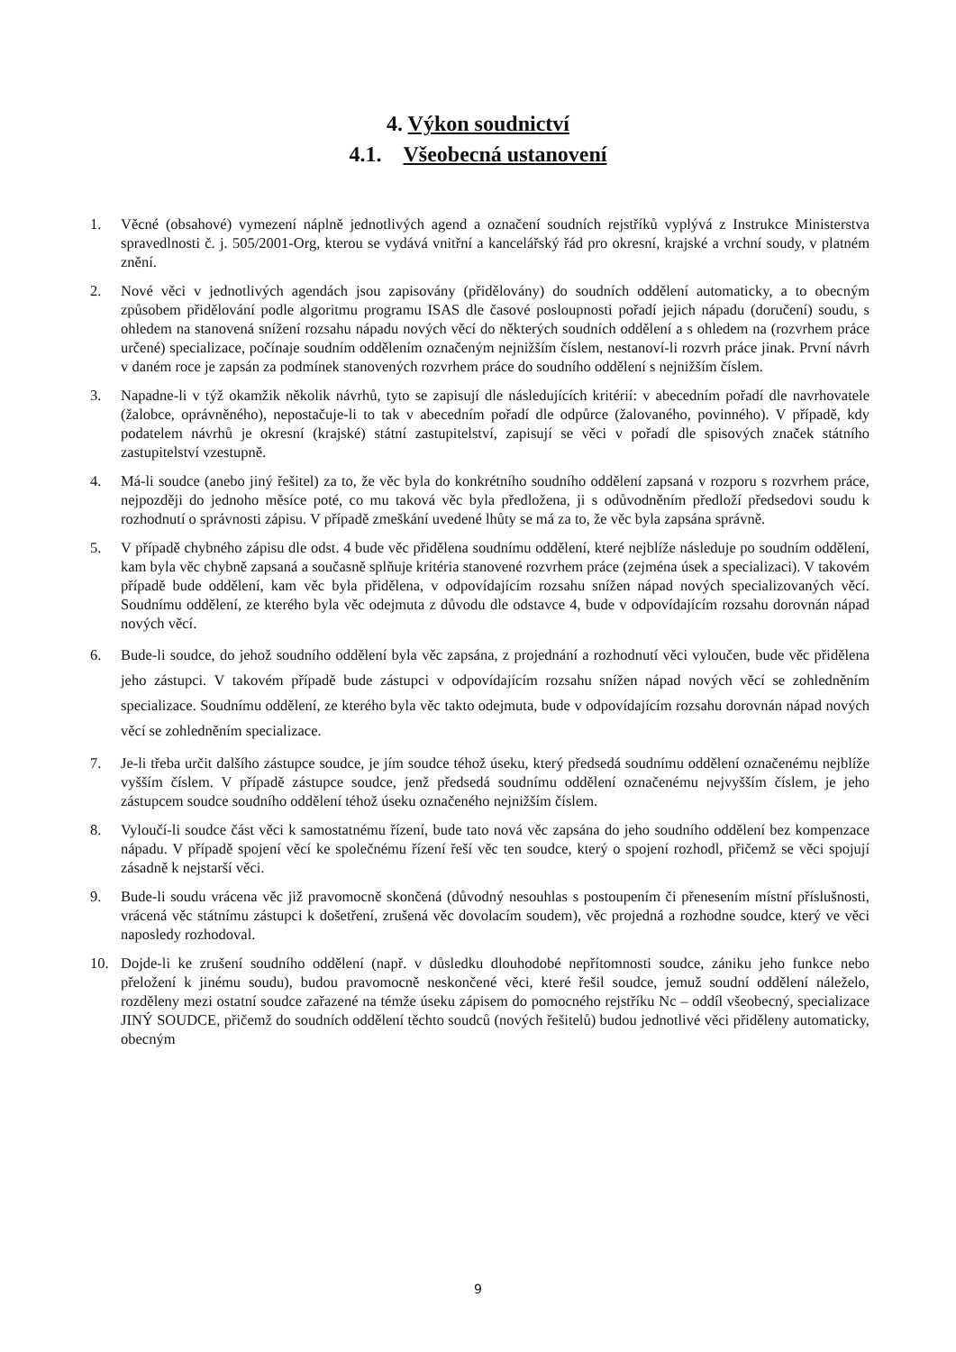4. Výkon soudnictví
4.1. Všeobecná ustanovení
1. Věcné (obsahové) vymezení náplně jednotlivých agend a označení soudních rejstříků vyplývá z Instrukce Ministerstva spravedlnosti č. j. 505/2001-Org, kterou se vydává vnitřní a kancelářský řád pro okresní, krajské a vrchní soudy, v platném znění.
2. Nové věci v jednotlivých agendách jsou zapisovány (přidělovány) do soudních oddělení automaticky, a to obecným způsobem přidělování podle algoritmu programu ISAS dle časové posloupnosti pořadí jejich nápadu (doručení) soudu, s ohledem na stanovená snížení rozsahu nápadu nových věcí do některých soudních oddělení a s ohledem na (rozvrhem práce určené) specializace, počínaje soudním oddělením označeným nejnižším číslem, nestanoví-li rozvrh práce jinak. První návrh v daném roce je zapsán za podmínek stanovených rozvrhem práce do soudního oddělení s nejnižším číslem.
3. Napadne-li v týž okamžik několik návrhů, tyto se zapisují dle následujících kritérií: v abecedním pořadí dle navrhovatele (žalobce, oprávněného), nepostačuje-li to tak v abecedním pořadí dle odpůrce (žalovaného, povinného). V případě, kdy podatelem návrhů je okresní (krajské) státní zastupitelství, zapisují se věci v pořadí dle spisových značek státního zastupitelství vzestupně.
4. Má-li soudce (anebo jiný řešitel) za to, že věc byla do konkrétního soudního oddělení zapsaná v rozporu s rozvrhem práce, nejpozději do jednoho měsíce poté, co mu taková věc byla předložena, ji s odůvodněním předloží předsedovi soudu k rozhodnutí o správnosti zápisu. V případě zmeškání uvedené lhůty se má za to, že věc byla zapsána správně.
5. V případě chybného zápisu dle odst. 4 bude věc přidělena soudnímu oddělení, které nejblíže následuje po soudním oddělení, kam byla věc chybně zapsaná a současně splňuje kritéria stanovené rozvrhem práce (zejména úsek a specializaci). V takovém případě bude oddělení, kam věc byla přidělena, v odpovídajícím rozsahu snížen nápad nových specializovaných věcí. Soudnímu oddělení, ze kterého byla věc odejmuta z důvodu dle odstavce 4, bude v odpovídajícím rozsahu dorovnán nápad nových věcí.
6. Bude-li soudce, do jehož soudního oddělení byla věc zapsána, z projednání a rozhodnutí věci vyloučen, bude věc přidělena jeho zástupci. V takovém případě bude zástupci v odpovídajícím rozsahu snížen nápad nových věcí se zohledněním specializace. Soudnímu oddělení, ze kterého byla věc takto odejmuta, bude v odpovídajícím rozsahu dorovnán nápad nových věcí se zohledněním specializace.
7. Je-li třeba určit dalšího zástupce soudce, je jím soudce téhož úseku, který předsedá soudnímu oddělení označenému nejblíže vyšším číslem. V případě zástupce soudce, jenž předsedá soudnímu oddělení označenému nejvyšším číslem, je jeho zástupcem soudce soudního oddělení téhož úseku označeného nejnižším číslem.
8. Vyloučí-li soudce část věci k samostatnému řízení, bude tato nová věc zapsána do jeho soudního oddělení bez kompenzace nápadu. V případě spojení věcí ke společnému řízení řeší věc ten soudce, který o spojení rozhodl, přičemž se věci spojují zásadně k nejstarší věci.
9. Bude-li soudu vrácena věc již pravomocně skončená (důvodný nesouhlas s postoupením či přenesením místní příslušnosti, vrácená věc státnímu zástupci k došetření, zrušená věc dovolacím soudem), věc projedná a rozhodne soudce, který ve věci naposledy rozhodoval.
10. Dojde-li ke zrušení soudního oddělení (např. v důsledku dlouhodobé nepřítomnosti soudce, zániku jeho funkce nebo přeložení k jinému soudu), budou pravomocně neskončené věci, které řešil soudce, jemuž soudní oddělení náleželo, rozděleny mezi ostatní soudce zařazené na témže úseku zápisem do pomocného rejstříku Nc – oddíl všeobecný, specializace JINÝ SOUDCE, přičemž do soudních oddělení těchto soudců (nových řešitelů) budou jednotlivé věci přiděleny automaticky, obecným
9